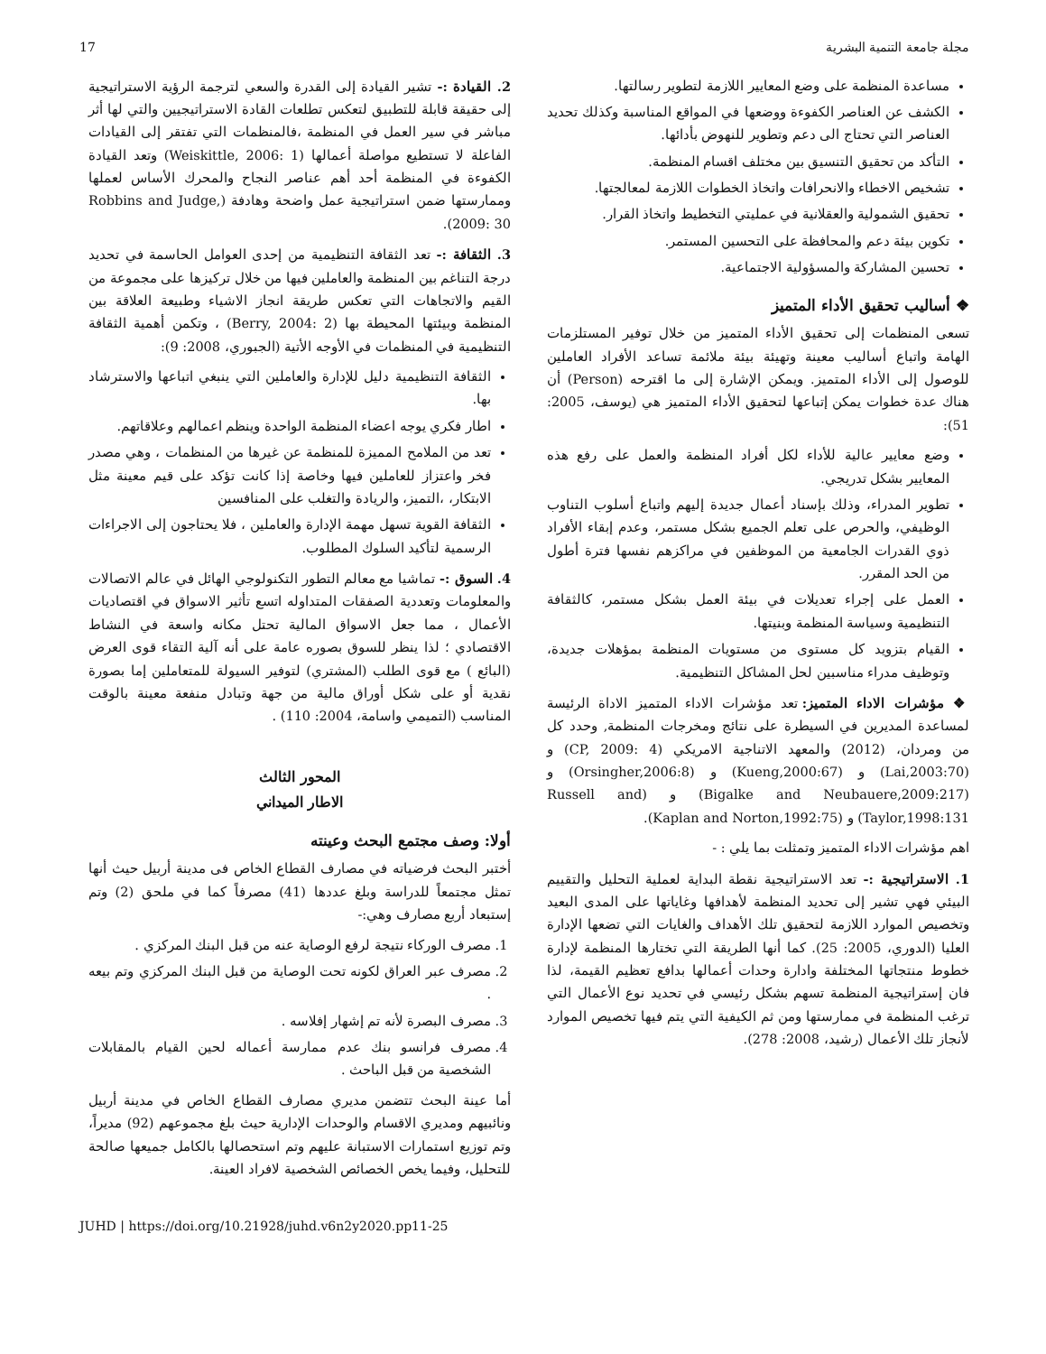مجلة جامعة التنمية البشرية 17
مساعدة المنظمة على وضع المعايير اللازمة لتطوير رسالتها.
الكشف عن العناصر الكفوءة ووضعها في المواقع المناسبة وكذلك تحديد العناصر التي تحتاج الى دعم وتطوير للنهوض بأدائها.
التأكد من تحقيق التنسيق بين مختلف اقسام المنظمة.
تشخيص الاخطاء والانحرافات واتخاذ الخطوات اللازمة لمعالجتها.
تحقيق الشمولية والعقلانية في عمليتي التخطيط واتخاذ القرار.
تكوين بيئة دعم والمحافظة على التحسين المستمر.
تحسين المشاركة والمسؤولية الاجتماعية.
❖ أساليب تحقيق الأداء المتميز
تسعى المنظمات إلى تحقيق الأداء المتميز من خلال توفير المستلزمات الهامة واتباع أساليب معينة وتهيئة بيئة ملائمة تساعد الأفراد العاملين للوصول إلى الأداء المتميز. ويمكن الإشارة إلى ما اقترحه (Person) أن هناك عدة خطوات يمكن إتباعها لتحقيق الأداء المتميز هي (يوسف، 2005: 51):
وضع معايير عالية للأداء لكل أفراد المنظمة والعمل على رفع هذه المعايير بشكل تدريجي.
تطوير المدراء، وذلك بإسناد أعمال جديدة إليهم واتباع أسلوب التناوب الوظيفي، والحرص على تعلم الجميع بشكل مستمر، وعدم إبقاء الأفراد ذوي القدرات الجامعية من الموظفين في مراكزهم نفسها فترة أطول من الحد المقرر.
العمل على إجراء تعديلات في بيئة العمل بشكل مستمر، كالثقافة التنظيمية وسياسة المنظمة وبنيتها.
القيام بتزويد كل مستوى من مستويات المنظمة بمؤهلات جديدة، وتوظيف مدراء مناسبين لحل المشاكل التنظيمية.
❖ مؤشرات الاداء المتميز: تعد مؤشرات الاداء المتميز الاداة الرئيسة لمساعدة المديرين في السيطرة على نتائج ومخرجات المنظمة, وحدد كل من ومردان، (2012) والمعهد الاتناجية الامريكي (CP, 2009: 4) و (Lai,2003:70) و (Kueng,2000:67) و (Orsingher,2006:8) و (Bigalke and Neubauere,2009:217) و (Russell and Taylor,1998:131) و (Kaplan and Norton,1992:75).
اهم مؤشرات الاداء المتميز وتمثلت بما يلي : -
1. الاستراتيجية :- تعد الاستراتيجية نقطة البداية لعملية التحليل والتقييم البيئي فهي تشير إلى تحديد المنظمة لأهدافها وغاياتها على المدى البعيد وتخصيص الموارد اللازمة لتحقيق تلك الأهداف والغايات التي تضعها الإدارة العليا (الدوري، 2005: 25). كما أنها الطريقة التي تختارها المنظمة لإدارة خطوط منتجاتها المختلفة وادارة وحدات أعمالها بدافع تعظيم القيمة، لذا فان إستراتيجية المنظمة تسهم بشكل رئيسي في تحديد نوع الأعمال التي ترغب المنظمة في ممارستها ومن ثم الكيفية التي يتم فيها تخصيص الموارد لأنجاز تلك الأعمال (رشيد، 2008: 278).
2. القيادة :- تشير القيادة إلى القدرة والسعي لترجمة الرؤية الاستراتيجية إلى حقيقة قابلة للتطبيق لتعكس تطلعات القادة الاستراتيجيين والتي لها أثر مباشر في سير العمل في المنظمة ،فالمنظمات التي تفتقر إلى القيادات الفاعلة لا تستطيع مواصلة أعمالها (Weiskittle, 2006: 1) وتعد القيادة الكفوءة في المنظمة أحد أهم عناصر النجاح والمحرك الأساس لعملها وممارستها ضمن استراتيجية عمل واضحة وهادفة (Robbins and Judge, 2009: 30).
3. الثقافة :- تعد الثقافة التنظيمية من إحدى العوامل الحاسمة في تحديد درجة التناغم بين المنظمة والعاملين فيها من خلال تركيزها على مجموعة من القيم والاتجاهات التي تعكس طريقة انجاز الاشياء وطبيعة العلاقة بين المنظمة وبيئتها المحيطة بها (Berry, 2004: 2) ، وتكمن أهمية الثقافة التنظيمية في المنظمات في الأوجه الأتية (الجبوري، 2008: 9):
الثقافة التنظيمية دليل للإدارة والعاملين التي ينبغي اتباعها والاسترشاد بها.
اطار فكري يوجه اعضاء المنظمة الواحدة وينظم اعمالهم وعلاقاتهم.
تعد من الملامح المميزة للمنظمة عن غيرها من المنظمات ، وهي مصدر فخر واعتزاز للعاملين فيها وخاصة إذا كانت تؤكد على قيم معينة مثل الابتكار، ،التميز، والريادة والتغلب على المنافسين
الثقافة القوية تسهل مهمة الإدارة والعاملين ، فلا يحتاجون إلى الاجراءات الرسمية لتأكيد السلوك المطلوب.
4. السوق :- تماشيا مع معالم التطور التكنولوجي الهائل في عالم الاتصالات والمعلومات وتعددية الصفقات المتداوله اتسع تأثير الاسواق في اقتصاديات الأعمال ، مما جعل الاسواق المالية تحتل مكانه واسعة في النشاط الاقتصادي ؛ لذا ينظر للسوق بصوره عامة على أنه آلية التقاء قوى العرض (البائع ) مع قوى الطلب (المشتري) لتوفير السيولة للمتعاملين إما بصورة نقدية أو على شكل أوراق مالية من جهة وتبادل منفعة معينة بالوقت المناسب (التميمي واسامة، 2004: 110) .
المحور الثالث
الاطار الميداني
أولا: وصف مجتمع البحث وعينته
أختبر البحث فرضياته في مصارف القطاع الخاص فى مدينة أربيل حيث أنها تمثل مجتمعاً للدراسة وبلغ عددها (41) مصرفاً كما في ملحق (2) وتم إستبعاد أربع مصارف وهي:-
1. مصرف الوركاء نتيجة لرفع الوصاية عنه من قبل البنك المركزي .
2. مصرف عبر العراق لكونه تحت الوصاية من قبل البنك المركزي وتم بيعه .
3. مصرف البصرة لأنه تم إشهار إفلاسه .
4. مصرف فرانسو بنك عدم ممارسة أعماله لحين القيام بالمقابلات الشخصية من قبل الباحث .
أما عينة البحث تتضمن مديري مصارف القطاع الخاص في مدينة أربيل ونائبيهم ومديري الاقسام والوحدات الإدارية حيث بلغ مجموعهم (92) مديراً، وتم توزيع استمارات الاستبانة عليهم وتم استحصالها بالكامل جميعها صالحة للتحليل، وفيما يخص الخصائص الشخصية لافراد العينة.
JUHD | https://doi.org/10.21928/juhd.v6n2y2020.pp11-25